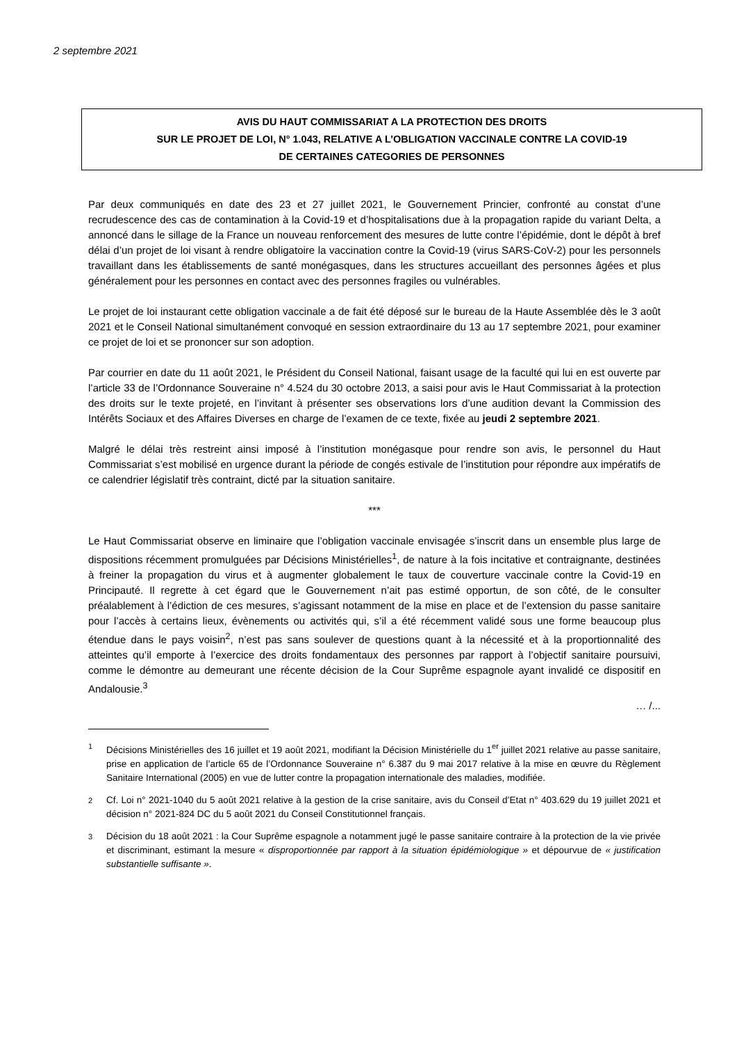2 septembre 2021
AVIS DU HAUT COMMISSARIAT A LA PROTECTION DES DROITS
SUR LE PROJET DE LOI, N° 1.043, RELATIVE A L’OBLIGATION VACCINALE CONTRE LA COVID-19
DE CERTAINES CATEGORIES DE PERSONNES
Par deux communiqués en date des 23 et 27 juillet 2021, le Gouvernement Princier, confronté au constat d’une recrudescence des cas de contamination à la Covid-19 et d’hospitalisations due à la propagation rapide du variant Delta, a annoncé dans le sillage de la France un nouveau renforcement des mesures de lutte contre l’épidémie, dont le dépôt à bref délai d’un projet de loi visant à rendre obligatoire la vaccination contre la Covid-19 (virus SARS-CoV-2) pour les personnels travaillant dans les établissements de santé monégasques, dans les structures accueillant des personnes âgées et plus généralement pour les personnes en contact avec des personnes fragiles ou vulnérables.
Le projet de loi instaurant cette obligation vaccinale a de fait été déposé sur le bureau de la Haute Assemblée dès le 3 août 2021 et le Conseil National simultanément convoqué en session extraordinaire du 13 au 17 septembre 2021, pour examiner ce projet de loi et se prononcer sur son adoption.
Par courrier en date du 11 août 2021, le Président du Conseil National, faisant usage de la faculté qui lui en est ouverte par l’article 33 de l’Ordonnance Souveraine n° 4.524 du 30 octobre 2013, a saisi pour avis le Haut Commissariat à la protection des droits sur le texte projeté, en l’invitant à présenter ses observations lors d’une audition devant la Commission des Intérêts Sociaux et des Affaires Diverses en charge de l’examen de ce texte, fixée au jeudi 2 septembre 2021.
Malgré le délai très restreint ainsi imposé à l’institution monégasque pour rendre son avis, le personnel du Haut Commissariat s’est mobilisé en urgence durant la période de congés estivale de l’institution pour répondre aux impératifs de ce calendrier législatif très contraint, dicté par la situation sanitaire.
***
Le Haut Commissariat observe en liminaire que l’obligation vaccinale envisagée s’inscrit dans un ensemble plus large de dispositions récemment promulguées par Décisions Ministérielles<sup>1</sup>, de nature à la fois incitative et contraignante, destinées à freiner la propagation du virus et à augmenter globalement le taux de couverture vaccinale contre la Covid-19 en Principauté. Il regrette à cet égard que le Gouvernement n’ait pas estimé opportun, de son côté, de le consulter préalablement à l’édiction de ces mesures, s’agissant notamment de la mise en place et de l’extension du passe sanitaire pour l’accès à certains lieux, évènements ou activités qui, s’il a été récemment validé sous une forme beaucoup plus étendue dans le pays voisin<sup>2</sup>, n’est pas sans soulever de questions quant à la nécessité et à la proportionnalité des atteintes qu’il emporte à l’exercice des droits fondamentaux des personnes par rapport à l’objectif sanitaire poursuivi, comme le démontre au demeurant une récente décision de la Cour Suprême espagnole ayant invalidé ce dispositif en Andalousie.<sup>3</sup>
… /...
1 Décisions Ministérielles des 16 juillet et 19 août 2021, modifiant la Décision Ministérielle du 1<sup>er</sup> juillet 2021 relative au passe sanitaire, prise en application de l’article 65 de l’Ordonnance Souveraine n° 6.387 du 9 mai 2017 relative à la mise en œuvre du Règlement Sanitaire International (2005) en vue de lutter contre la propagation internationale des maladies, modifiée.
2 Cf. Loi n° 2021-1040 du 5 août 2021 relative à la gestion de la crise sanitaire, avis du Conseil d’Etat n° 403.629 du 19 juillet 2021 et décision n° 2021-824 DC du 5 août 2021 du Conseil Constitutionnel français.
3 Décision du 18 août 2021 : la Cour Suprême espagnole a notamment jugé le passe sanitaire contraire à la protection de la vie privée et discriminant, estimant la mesure « disproportionnée par rapport à la situation épidémiologique » et dépourvue de « justification substantielle suffisante ».